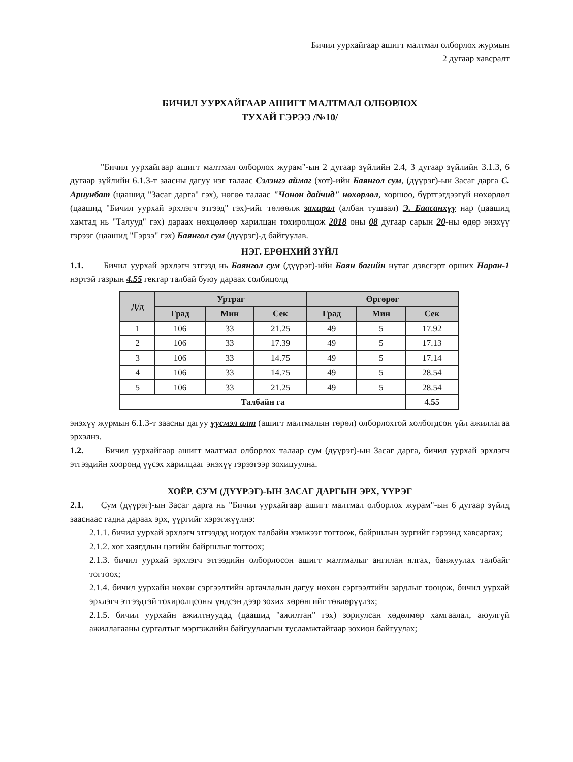Бичил уурхайгаар ашигт малтмал олборлох журмын
2 дугаар хавсралт
БИЧИЛ УУРХАЙГААР АШИГТ МАЛТМАЛ ОЛБОРЛОХ
ТУХАЙ ГЭРЭЭ /№10/
"Бичил уурхайгаар ашигт малтмал олборлох журам"-ын 2 дугаар зүйлийн 2.4, 3 дугаар зүйлийн 3.1.3, 6 дугаар зүйлийн 6.1.3-т заасны дагуу нэг талаас Сэлэнгэ аймаг (хот)-ийн Баянгол сум, (дүүрэг)-ын Засаг дарга С. Ариунбат (цаашид "Засаг дарга" гэх), нөгөө талаас "Чонон дайчид" нөхөрлөл, хоршоо, бүртгэгдээгүй нөхөрлөл (цаашид "Бичил уурхай эрхлэгч этгээд" гэх)-ийг төлөөлж захирал (албан тушаал) Э. Баасанхүү нар (цаашид хамтад нь "Талууд" гэх) дараах нөхцөлөөр харилцан тохиролцож 2018 оны 08 дугаар сарын 20-ны өдөр энэхүү гэрээг (цаашид "Гэрээ" гэх) Баянгол сум (дүүрэг)-д байгуулав.
НЭГ. ЕРӨНХИЙ ЗҮЙЛ
1.1. Бичил уурхай эрхлэгч этгээд нь Баянгол сум (дүүрэг)-ийн Баян багийн нутаг дэвсгэрт орших Наран-1 нэртэй газрын 4.55 гектар талбай буюу дараах солбицолд
| Д/д | Уртраг | | | Өргөрөг | | |
| --- | --- | --- | --- | --- | --- | --- |
| | Град | Мин | Сек | Град | Мин | Сек |
| 1 | 106 | 33 | 21.25 | 49 | 5 | 17.92 |
| 2 | 106 | 33 | 17.39 | 49 | 5 | 17.13 |
| 3 | 106 | 33 | 14.75 | 49 | 5 | 17.14 |
| 4 | 106 | 33 | 14.75 | 49 | 5 | 28.54 |
| 5 | 106 | 33 | 21.25 | 49 | 5 | 28.54 |
| Талбайн га | | | | | | 4.55 |
энэхүү журмын 6.1.3-т заасны дагуу үүсмэл алт (ашигт малтмалын төрөл) олборлохтой холбогдсон үйл ажиллагаа эрхэлнэ.
1.2. Бичил уурхайгаар ашигт малтмал олборлох талаар сум (дүүрэг)-ын Засаг дарга, бичил уурхай эрхлэгч этгээдийн хооронд үүсэх харилцааг энэхүү гэрээгээр зохицуулна.
ХОЁР. СУМ (ДҮҮРЭГ)-ЫН ЗАСАГ ДАРГЫН ЭРХ, ҮҮРЭГ
2.1. Сум (дүүрэг)-ын Засаг дарга нь "Бичил уурхайгаар ашигт малтмал олборлох журам"-ын 6 дугаар зүйлд зааснаас гадна дараах эрх, үүргийг хэрэгжүүлнэ:
2.1.1. бичил уурхай эрхлэгч этгээдэд ногдох талбайн хэмжээг тогтоож, байршлын зургийг гэрээнд хавсаргах;
2.1.2. хог хаягдлын цэгийн байршлыг тогтоох;
2.1.3. бичил уурхай эрхлэгч этгээдийн олборлосон ашигт малтмалыг ангилан ялгах, баяжуулах талбайг тогтоох;
2.1.4. бичил уурхайн нөхөн сэргээлтийн аргачлалын дагуу нөхөн сэргээлтийн зардлыг тооцож, бичил уурхай эрхлэгч этгээдтэй тохиролцсоны үндсэн дээр зохих хөрөнгийг төвлөрүүлэх;
2.1.5. бичил уурхайн ажилтнуудад (цаашид "ажилтан" гэх) зориулсан хөдөлмөр хамгаалал, аюулгүй ажиллагааны сургалтыг мэргэжлийн байгууллагын тусламжтайгаар зохион байгуулах;